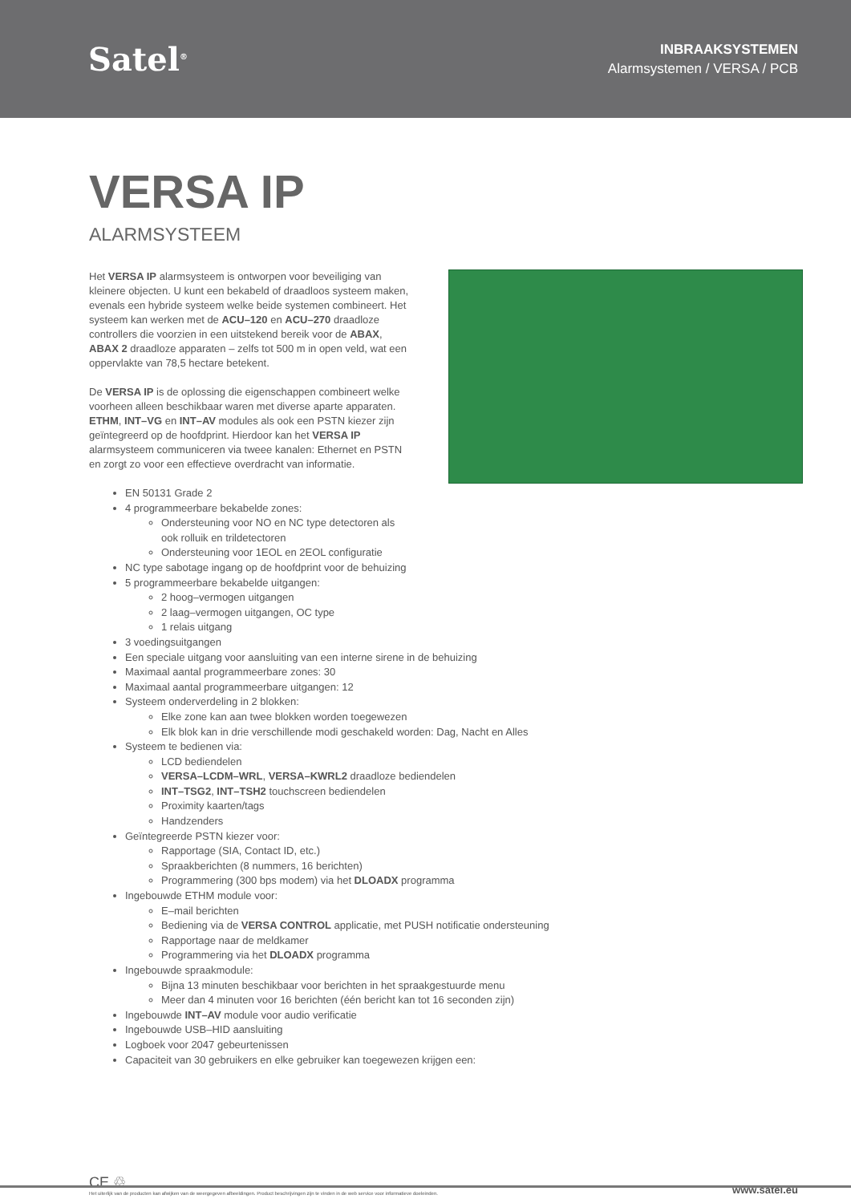Satel<sup>®</sup>
INBRAAKSYSTEMEN
Alarmsystemen / VERSA / PCB
VERSA IP
ALARMSYSTEEM
Het VERSA IP alarmsysteem is ontworpen voor beveiliging van kleinere objecten. U kunt een bekabeld of draadloos systeem maken, evenals een hybride systeem welke beide systemen combineert. Het systeem kan werken met de ACU–120 en ACU–270 draadloze controllers die voorzien in een uitstekend bereik voor de ABAX, ABAX 2 draadloze apparaten – zelfs tot 500 m in open veld, wat een oppervlakte van 78,5 hectare betekent.
De VERSA IP is de oplossing die eigenschappen combineert welke voorheen alleen beschikbaar waren met diverse aparte apparaten. ETHM, INT–VG en INT–AV modules als ook een PSTN kiezer zijn geïntegreerd op de hoofdprint. Hierdoor kan het VERSA IP alarmsysteem communiceren via tweee kanalen: Ethernet en PSTN en zorgt zo voor een effectieve overdracht van informatie.
EN 50131 Grade 2
4 programmeerbare bekabelde zones:
Ondersteuning voor NO en NC type detectoren als
ook rolluik en trildetectoren
Ondersteuning voor 1EOL en 2EOL configuratie
NC type sabotage ingang op de hoofdprint voor de behuizing
5 programmeerbare bekabelde uitgangen:
2 hoog–vermogen uitgangen
2 laag–vermogen uitgangen, OC type
1 relais uitgang
3 voedingsuitgangen
Een speciale uitgang voor aansluiting van een interne sirene in de behuizing
Maximaal aantal programmeerbare zones: 30
Maximaal aantal programmeerbare uitgangen: 12
Systeem onderverdeling in 2 blokken:
Elke zone kan aan twee blokken worden toegewezen
Elk blok kan in drie verschillende modi geschakeld worden: Dag, Nacht en Alles
Systeem te bedienen via:
LCD bediendelen
VERSA–LCDM–WRL, VERSA–KWRL2 draadloze bediendelen
INT–TSG2, INT–TSH2 touchscreen bediendelen
Proximity kaarten/tags
Handzenders
Geïntegreerde PSTN kiezer voor:
Rapportage (SIA, Contact ID, etc.)
Spraakberichten (8 nummers, 16 berichten)
Programmering (300 bps modem) via het DLOADX programma
Ingebouwde ETHM module voor:
E–mail berichten
Bediening via de VERSA CONTROL applicatie, met PUSH notificatie ondersteuning
Rapportage naar de meldkamer
Programmering via het DLOADX programma
Ingebouwde spraakmodule:
Bijna 13 minuten beschikbaar voor berichten in het spraakgestuurde menu
Meer dan 4 minuten voor 16 berichten (één bericht kan tot 16 seconden zijn)
Ingebouwde INT–AV module voor audio verificatie
Ingebouwde USB–HID aansluiting
Logboek voor 2047 gebeurtenissen
Capaciteit van 30 gebruikers en elke gebruiker kan toegewezen krijgen een:
CE ♲
Het uiterlijk van de producten kan afwijken van de weergegeven afbeeldingen. Product beschrijvingen zijn te vinden in de web service voor informatieve doeleinden.
www.satel.eu